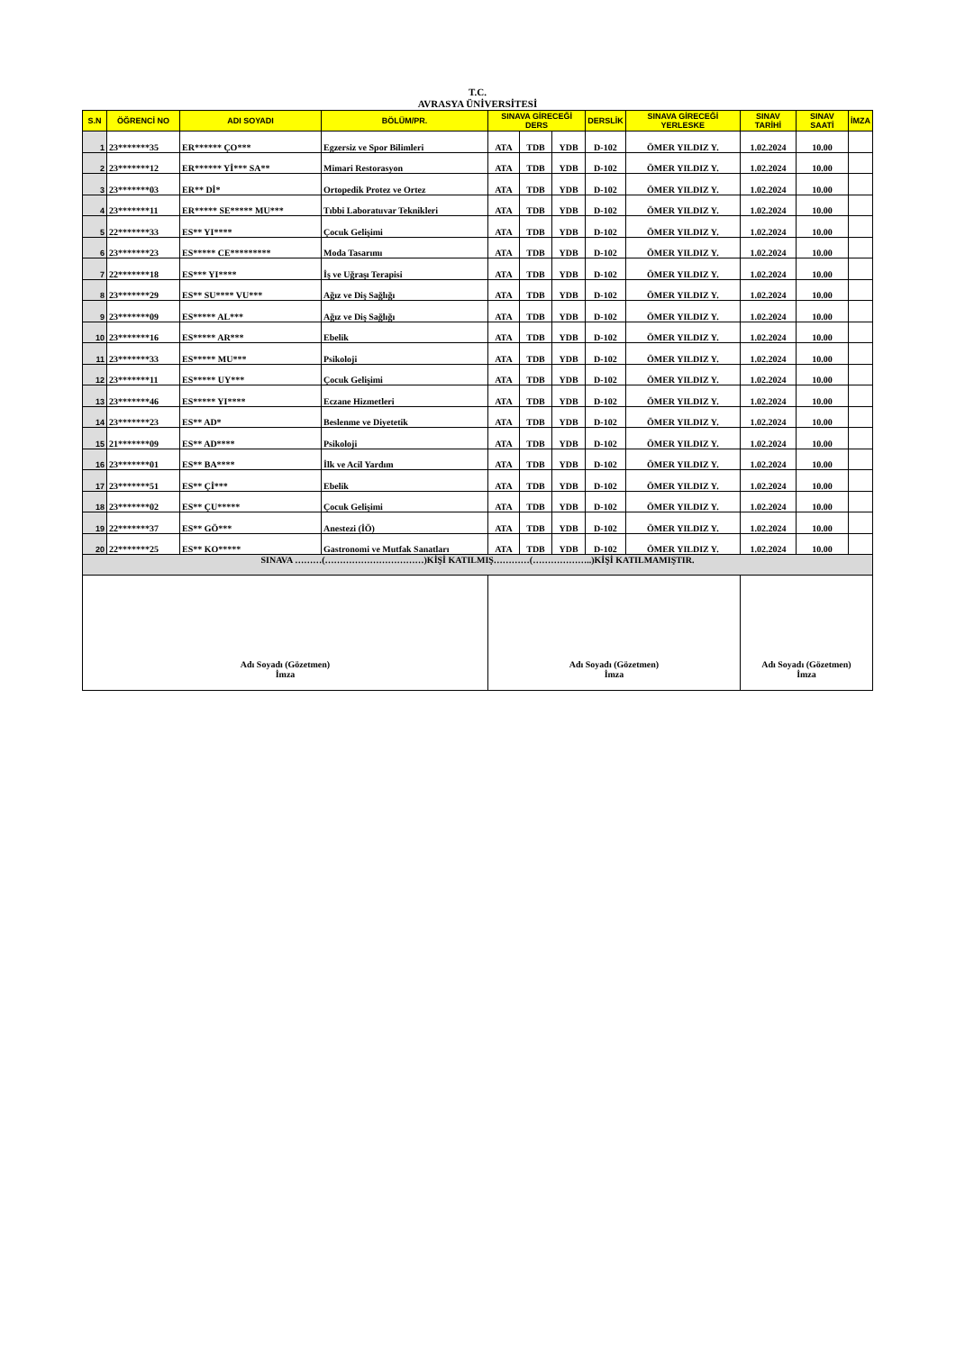T.C.
AVRASYA ÜNİVERSİTESİ
| S.N | ÖĞRENCİ NO | ADI SOYADI | BÖLÜM/PR. | SINAVA GİRECEĞİ DERS | | | DERSLİK | SINAVA GİRECEĞİ YERLESKE | SINAV TARİHİ | SINAV SAATİ | İMZA |
| --- | --- | --- | --- | --- | --- | --- | --- | --- | --- | --- | --- |
| 1 | 23*******35 | ER****** ÇO*** | Egzersiz ve Spor Bilimleri | ATA | TDB | YDB | D-102 | ÖMER YILDIZ Y. | 1.02.2024 | 10.00 | |
| 2 | 23*******12 | ER****** Yİ*** SA** | Mimari Restorasyon | ATA | TDB | YDB | D-102 | ÖMER YILDIZ Y. | 1.02.2024 | 10.00 | |
| 3 | 23*******03 | ER** Dİ* | Ortopedik Protez ve Ortez | ATA | TDB | YDB | D-102 | ÖMER YILDIZ Y. | 1.02.2024 | 10.00 | |
| 4 | 23*******11 | ER***** SE***** MU*** | Tıbbi Laboratuvar Teknikleri | ATA | TDB | YDB | D-102 | ÖMER YILDIZ Y. | 1.02.2024 | 10.00 | |
| 5 | 22*******33 | ES** YI**** | Çocuk Gelişimi | ATA | TDB | YDB | D-102 | ÖMER YILDIZ Y. | 1.02.2024 | 10.00 | |
| 6 | 23*******23 | ES***** CE********* | Moda Tasarımı | ATA | TDB | YDB | D-102 | ÖMER YILDIZ Y. | 1.02.2024 | 10.00 | |
| 7 | 22*******18 | ES*** YI**** | İş ve Uğraşı Terapisi | ATA | TDB | YDB | D-102 | ÖMER YILDIZ Y. | 1.02.2024 | 10.00 | |
| 8 | 23*******29 | ES** SU**** VU*** | Ağız ve Diş Sağlığı | ATA | TDB | YDB | D-102 | ÖMER YILDIZ Y. | 1.02.2024 | 10.00 | |
| 9 | 23*******09 | ES***** AL*** | Ağız ve Diş Sağlığı | ATA | TDB | YDB | D-102 | ÖMER YILDIZ Y. | 1.02.2024 | 10.00 | |
| 10 | 23*******16 | ES***** AR*** | Ebelik | ATA | TDB | YDB | D-102 | ÖMER YILDIZ Y. | 1.02.2024 | 10.00 | |
| 11 | 23*******33 | ES***** MU*** | Psikoloji | ATA | TDB | YDB | D-102 | ÖMER YILDIZ Y. | 1.02.2024 | 10.00 | |
| 12 | 23*******11 | ES***** UY*** | Çocuk Gelişimi | ATA | TDB | YDB | D-102 | ÖMER YILDIZ Y. | 1.02.2024 | 10.00 | |
| 13 | 23*******46 | ES***** YI**** | Eczane Hizmetleri | ATA | TDB | YDB | D-102 | ÖMER YILDIZ Y. | 1.02.2024 | 10.00 | |
| 14 | 23*******23 | ES** AD* | Beslenme ve Diyetetik | ATA | TDB | YDB | D-102 | ÖMER YILDIZ Y. | 1.02.2024 | 10.00 | |
| 15 | 21*******09 | ES** AD**** | Psikoloji | ATA | TDB | YDB | D-102 | ÖMER YILDIZ Y. | 1.02.2024 | 10.00 | |
| 16 | 23*******01 | ES** BA**** | İlk ve Acil Yardım | ATA | TDB | YDB | D-102 | ÖMER YILDIZ Y. | 1.02.2024 | 10.00 | |
| 17 | 23*******51 | ES** Çİ*** | Ebelik | ATA | TDB | YDB | D-102 | ÖMER YILDIZ Y. | 1.02.2024 | 10.00 | |
| 18 | 23*******02 | ES** ÇU***** | Çocuk Gelişimi | ATA | TDB | YDB | D-102 | ÖMER YILDIZ Y. | 1.02.2024 | 10.00 | |
| 19 | 22*******37 | ES** GÖ*** | Anestezi (İÖ) | ATA | TDB | YDB | D-102 | ÖMER YILDIZ Y. | 1.02.2024 | 10.00 | |
| 20 | 22*******25 | ES** KO***** | Gastronomi ve Mutfak Sanatları | ATA | TDB | YDB | D-102 | ÖMER YILDIZ Y. | 1.02.2024 | 10.00 | |
| SINAVA ………(……………………………)KİŞİ KATILMIŞ…………(………………..)KİŞİ KATILMAMIŞTIR. | | | | | | | | | | | |
| Adı Soyadı (Gözetmen) İmza | | | | Adı Soyadı (Gözetmen) İmza | | | | | Adı Soyadı (Gözetmen) İmza | | |